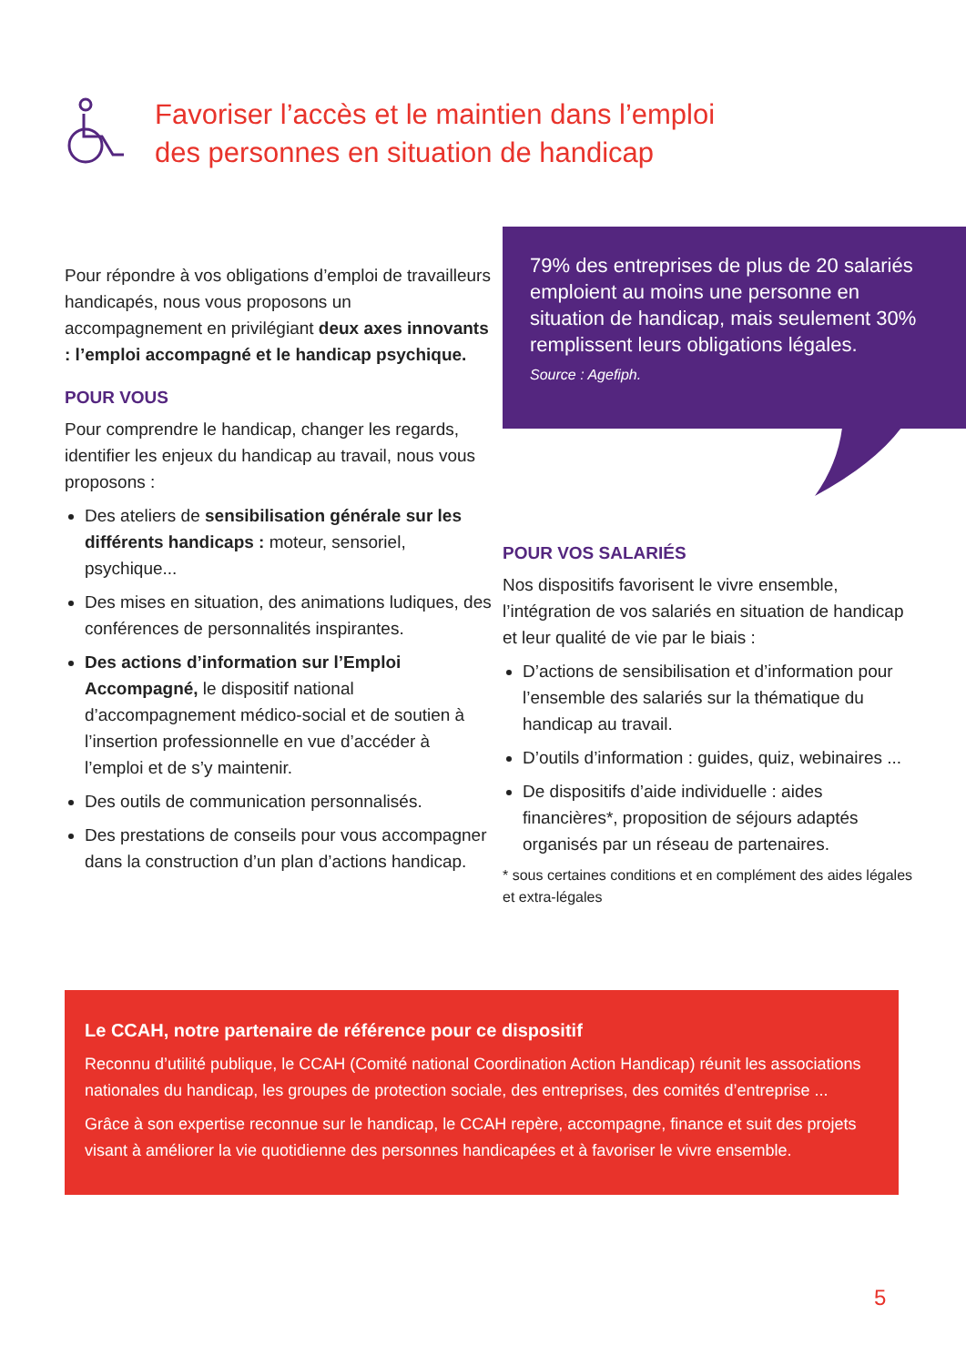Favoriser l’accès et le maintien dans l’emploi
des personnes en situation de handicap
79% des entreprises de plus de 20 salariés emploient au moins une personne en situation de handicap, mais seulement 30% remplissent leurs obligations légales.
Source : Agefiph.
Pour répondre à vos obligations d’emploi de travailleurs handicapés, nous vous proposons un accompagnement en privilégiant deux axes innovants : l’emploi accompagné et le handicap psychique.
POUR VOUS
Pour comprendre le handicap, changer les regards, identifier les enjeux du handicap au travail, nous vous proposons :
Des ateliers de sensibilisation générale sur les différents handicaps : moteur, sensoriel, psychique...
Des mises en situation, des animations ludiques, des conférences de personnalités inspirantes.
Des actions d’information sur l’Emploi Accompagné, le dispositif national d’accompagnement médico-social et de soutien à l’insertion professionnelle en vue d’accéder à l’emploi et de s’y maintenir.
Des outils de communication personnalisés.
Des prestations de conseils pour vous accompagner dans la construction d’un plan d’actions handicap.
POUR VOS SALARIÉS
Nos dispositifs favorisent le vivre ensemble, l’intégration de vos salariés en situation de handicap et leur qualité de vie par le biais :
D’actions de sensibilisation et d’information pour l’ensemble des salariés sur la thématique du handicap au travail.
D’outils d’information : guides, quiz, webinaires ...
De dispositifs d’aide individuelle : aides financières*, proposition de séjours adaptés organisés par un réseau de partenaires.
* sous certaines conditions et en complément des aides légales et extra-légales
Le CCAH, notre partenaire de référence pour ce dispositif
Reconnu d’utilité publique, le CCAH (Comité national Coordination Action Handicap) réunit les associations nationales du handicap, les groupes de protection sociale, des entreprises, des comités d’entreprise ...
Grâce à son expertise reconnue sur le handicap, le CCAH repère, accompagne, finance et suit des projets visant à améliorer la vie quotidienne des personnes handicapées et à favoriser le vivre ensemble.
5